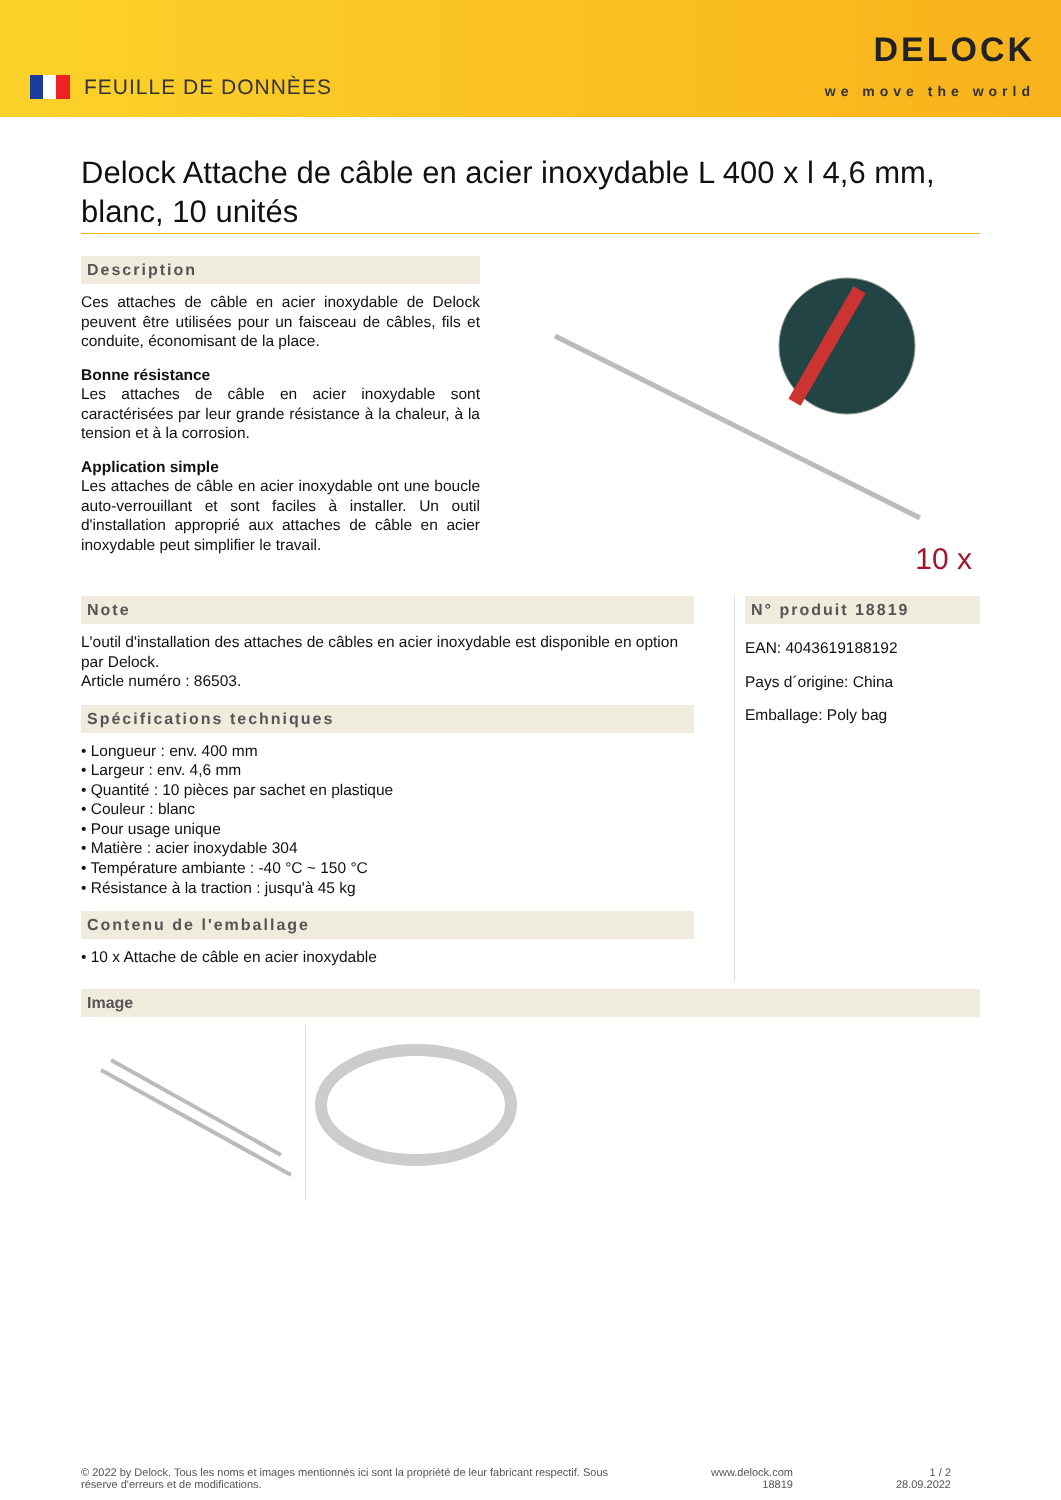FEUILLE DE DONNÈES
DELOCK
we move the world
Delock Attache de câble en acier inoxydable L 400 x l 4,6 mm, blanc, 10 unités
Description
Ces attaches de câble en acier inoxydable de Delock peuvent être utilisées pour un faisceau de câbles, fils et conduite, économisant de la place.
Bonne résistance
Les attaches de câble en acier inoxydable sont caractérisées par leur grande résistance à la chaleur, à la tension et à la corrosion.
Application simple
Les attaches de câble en acier inoxydable ont une boucle auto-verrouillant et sont faciles à installer. Un outil d'installation approprié aux attaches de câble en acier inoxydable peut simplifier le travail.
10 x
Note
L'outil d'installation des attaches de câbles en acier inoxydable est disponible en option par Delock.
Article numéro : 86503.
Spécifications techniques
• Longueur : env. 400 mm
• Largeur : env. 4,6 mm
• Quantité : 10 pièces par sachet en plastique
• Couleur : blanc
• Pour usage unique
• Matière : acier inoxydable 304
• Température ambiante : -40 °C ~ 150 °C
• Résistance à la traction : jusqu'à 45 kg
Contenu de l'emballage
• 10 x Attache de câble en acier inoxydable
N° produit 18819
EAN: 4043619188192
Pays d´origine: China
Emballage: Poly bag
Image
© 2022 by Delock. Tous les noms et images mentionnés ici sont la propriété de leur fabricant respectif. Sous
réserve d'erreurs et de modifications.
www.delock.com
18819
1 / 2
28.09.2022